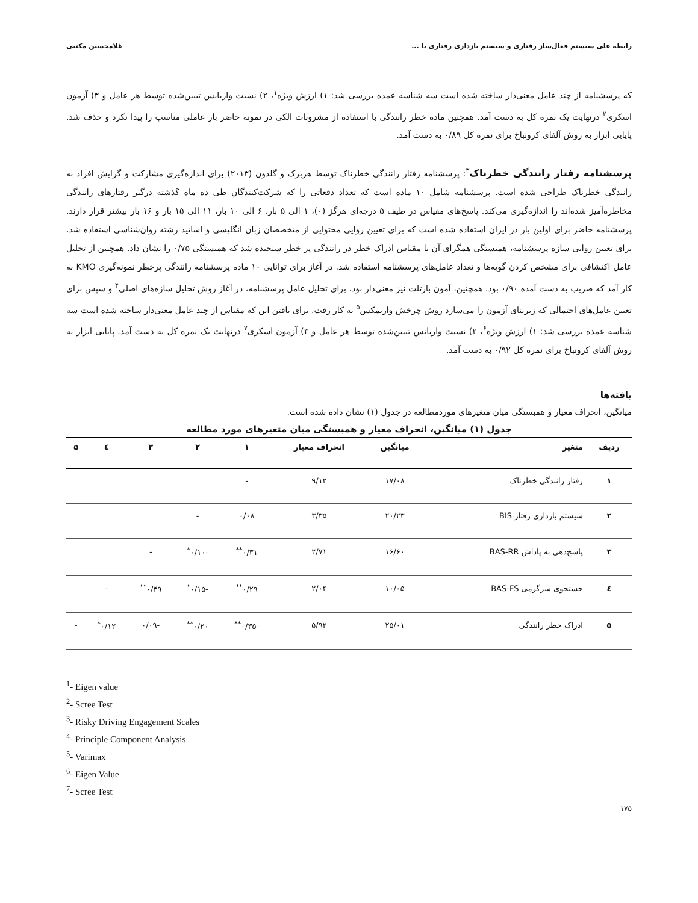رابطه علی سیستم فعال‌ساز رفتاری و سیستم بازداری رفتاری با ... غلامحسین مکتبی
که پرسشنامه از چند عامل معنی‌دار ساخته شده است سه شناسه عمده بررسی شد: ۱) ارزش ویژه<sup>۱</sup>، ۲) نسبت واریانس تبیین‌شده توسط هر عامل و ۳) آزمون اسکری<sup>۲</sup> درنهایت یک نمره کل به دست آمد. همچنین ماده خطر رانندگی با استفاده از مشروبات الکی در نمونه حاضر بار عاملی مناسب را پیدا نکرد و حذف شد. پایایی ابزار به روش آلفای کرونباخ برای نمره کل ۰/۸۹ به دست آمد.
پرسشنامه رفتار رانندگی خطرناک<sup>۳</sup>: پرسشنامه رفتار رانندگی خطرناک توسط هربرک و گلدون (۲۰۱۳) برای اندازه‌گیری مشارکت و گرایش افراد به رانندگی خطرناک طراحی شده است. پرسشنامه شامل ۱۰ ماده است که تعداد دفعاتی را که شرکت‌کنندگان طی ده ماه گذشته درگیر رفتارهای رانندگی مخاطره‌آمیز شده‌اند را اندازه‌گیری می‌کند. پاسخ‌های مقیاس در طیف ۵ درجه‌ای هرگز (۰)، ۱ الی ۵ بار، ۶ الی ۱۰ بار، ۱۱ الی ۱۵ بار و ۱۶ بار بیشتر قرار دارند. پرسشنامه حاضر برای اولین بار در ایران استفاده شده است که برای تعیین روایی محتوایی از متخصصان زبان انگلیسی و اساتید رشته روان‌شناسی استفاده شد. برای تعیین روایی سازه پرسشنامه، همبستگی همگرای آن با مقیاس ادراک خطر در رانندگی پر خطر سنجیده شد که همبستگی ۰/۷۵ را نشان داد. همچنین از تحلیل عامل اکتشافی برای مشخص کردن گویه‌ها و تعداد عامل‌های پرسشنامه استفاده شد. در آغاز برای توانایی ۱۰ ماده پرسشنامه رانندگی پرخطر نمونه‌گیری KMO به کار آمد که ضریب به دست آمده ۰/۹۰ بود. همچنین، آمون بارتلت نیز معنی‌دار بود. برای تحلیل عامل پرسشنامه، در آغاز روش تحلیل سازه‌های اصلی<sup>۴</sup> و سپس برای تعیین عامل‌های احتمالی که زیربنای آزمون را می‌سازد روش چرخش واریمکس<sup>۵</sup> به کار رفت. برای یافتن این که مقیاس از چند عامل معنی‌دار ساخته شده است سه شناسه عمده بررسی شد: ۱) ارزش ویژه<sup>۶</sup>، ۲) نسبت واریانس تبیین‌شده توسط هر عامل و ۳) آزمون اسکری<sup>۷</sup> درنهایت یک نمره کل به دست آمد. پایایی ابزار به روش آلفای کرونباخ برای نمره کل ۰/۹۲ به دست آمد.
یافته‌ها
میانگین، انحراف معیار و همبستگی میان متغیرهای موردمطالعه در جدول (۱) نشان داده شده است.
جدول (۱) میانگین، انحراف معیار و همبستگی میان متغیرهای مورد مطالعه
| ردیف | متغیر | میانگین | انحراف معیار | ۱ | ۲ | ۳ | ٤ | ۵ |
| --- | --- | --- | --- | --- | --- | --- | --- | --- |
| ۱ | رفتار رانندگی خطرناک | ۱۷/۰۸ | ۹/۱۲ | - | | | | |
| ۲ | سیستم بازداری رفتار BIS | ۲۰/۲۳ | ۳/۳۵ | ۰/۰۸ | - | | | |
| ۳ | پاسخ‌دهی به پاداش BAS-RR | ۱۶/۶۰ | ۲/۷۱ | ۰/۳۱<sup>**</sup> | -۰/۱۰<sup>*</sup> | - | | |
| ٤ | جستجوی سرگرمی BAS-FS | ۱۰/۰۵ | ۲/۰۴ | ۰/۲۹<sup>**</sup> | -۰/۱۵<sup>*</sup> | ۰/۴۹<sup>**</sup> | - | |
| ۵ | ادراک خطر رانندگی | ۲۵/۰۱ | ۵/۹۲ | -۰/۳۵<sup>**</sup> | ۰/۲۰<sup>**</sup> | -۰/۰۹ | ۰/۱۲<sup>*</sup> | - |
<sup>1</sup>- Eigen value
<sup>2</sup>- Scree Test
<sup>3</sup>- Risky Driving Engagement Scales
<sup>4</sup>- Principle Component Analysis
<sup>5</sup>- Varimax
<sup>6</sup>- Eigen Value
<sup>7</sup>- Scree Test
۱۷۵